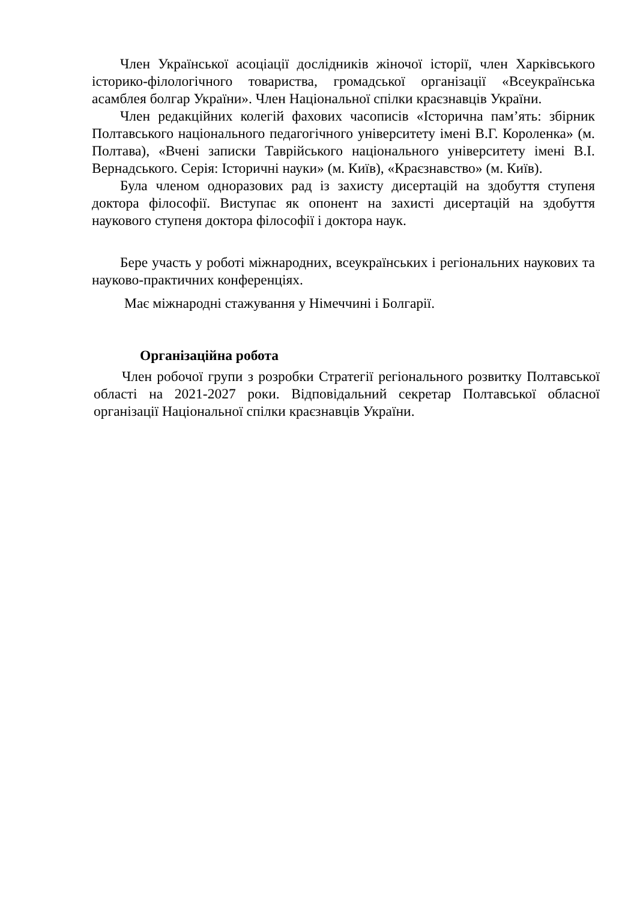Член Української асоціації дослідників жіночої історії, член Харківського історико-філологічного товариства, громадської організації «Всеукраїнська асамблея болгар України». Член Національної спілки краєзнавців України.
Член редакційних колегій фахових часописів «Історична пам’ять: збірник Полтавського національного педагогічного університету імені В.Г. Короленка» (м. Полтава), «Вчені записки Таврійського національного університету імені В.І. Вернадського. Серія: Історичні науки» (м. Київ), «Краєзнавство» (м. Київ).
Була членом одноразових рад із захисту дисертацій на здобуття ступеня доктора філософії. Виступає як опонент на захисті дисертацій на здобуття наукового ступеня доктора філософії і доктора наук.
Бере участь у роботі міжнародних, всеукраїнських і регіональних наукових та науково-практичних конференціях.
Має міжнародні стажування у Німеччині і Болгарії.
Організаційна робота
Член робочої групи з розробки Стратегії регіонального розвитку Полтавської області на 2021-2027 роки. Відповідальний секретар Полтавської обласної організації Національної спілки краєзнавців України.